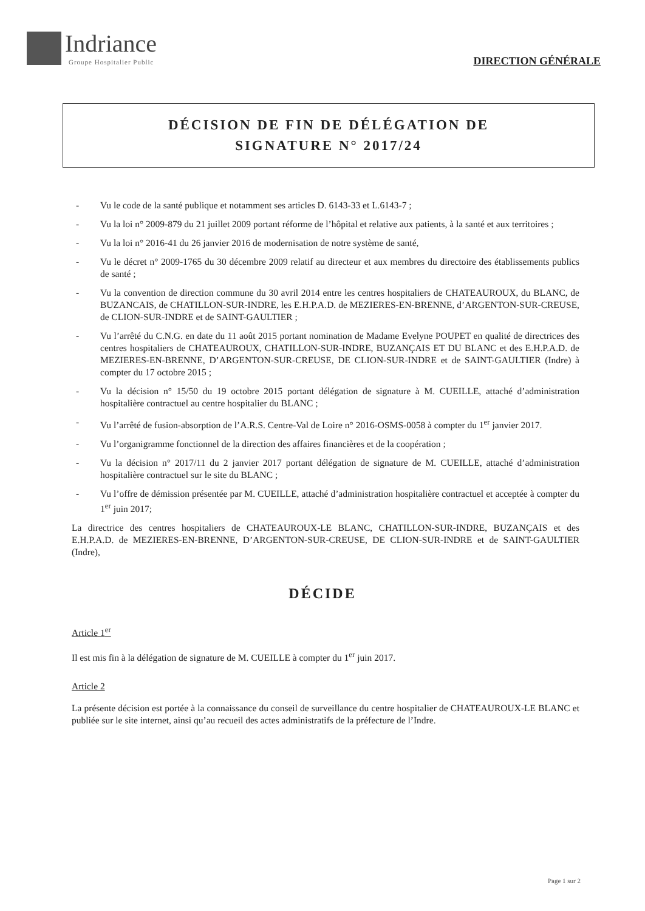Indriance
Groupe Hospitalier Public
DIRECTION GÉNÉRALE
DÉCISION DE FIN DE DÉLÉGATION DE
SIGNATURE N° 2017/24
- Vu le code de la santé publique et notamment ses articles D. 6143-33 et L.6143-7 ;
- Vu la loi n° 2009-879 du 21 juillet 2009 portant réforme de l’hôpital et relative aux patients, à la santé et aux territoires ;
- Vu la loi n° 2016-41 du 26 janvier 2016 de modernisation de notre système de santé,
- Vu le décret n° 2009-1765 du 30 décembre 2009 relatif au directeur et aux membres du directoire des établissements publics de santé ;
- Vu la convention de direction commune du 30 avril 2014 entre les centres hospitaliers de CHATEAUROUX, du BLANC, de BUZANCAIS, de CHATILLON-SUR-INDRE, les E.H.P.A.D. de MEZIERES-EN-BRENNE, d’ARGENTON-SUR-CREUSE, de CLION-SUR-INDRE et de SAINT-GAULTIER ;
- Vu l’arrêté du C.N.G. en date du 11 août 2015 portant nomination de Madame Evelyne POUPET en qualité de directrices des centres hospitaliers de CHATEAUROUX, CHATILLON-SUR-INDRE, BUZANÇAIS ET DU BLANC et des E.H.P.A.D. de MEZIERES-EN-BRENNE, D’ARGENTON-SUR-CREUSE, DE CLION-SUR-INDRE et de SAINT-GAULTIER (Indre) à compter du 17 octobre 2015 ;
- Vu la décision n° 15/50 du 19 octobre 2015 portant délégation de signature à M. CUEILLE, attaché d’administration hospitalière contractuel au centre hospitalier du BLANC ;
- Vu l’arrêté de fusion-absorption de l’A.R.S. Centre-Val de Loire n° 2016-OSMS-0058 à compter du 1<sup>er</sup> janvier 2017.
- Vu l’organigramme fonctionnel de la direction des affaires financières et de la coopération ;
- Vu la décision n° 2017/11 du 2 janvier 2017 portant délégation de signature de M. CUEILLE, attaché d’administration hospitalière contractuel sur le site du BLANC ;
- Vu l’offre de démission présentée par M. CUEILLE, attaché d’administration hospitalière contractuel et acceptée à compter du 1<sup>er</sup> juin 2017;
La directrice des centres hospitaliers de CHATEAUROUX-LE BLANC, CHATILLON-SUR-INDRE, BUZANÇAIS et des E.H.P.A.D. de MEZIERES-EN-BRENNE, D’ARGENTON-SUR-CREUSE, DE CLION-SUR-INDRE et de SAINT-GAULTIER (Indre),
DÉCIDE
Article 1<sup>er</sup>
Il est mis fin à la délégation de signature de M. CUEILLE à compter du 1<sup>er</sup> juin 2017.
Article 2
La présente décision est portée à la connaissance du conseil de surveillance du centre hospitalier de CHATEAUROUX-LE BLANC et publiée sur le site internet, ainsi qu’au recueil des actes administratifs de la préfecture de l’Indre.
Page 1 sur 2